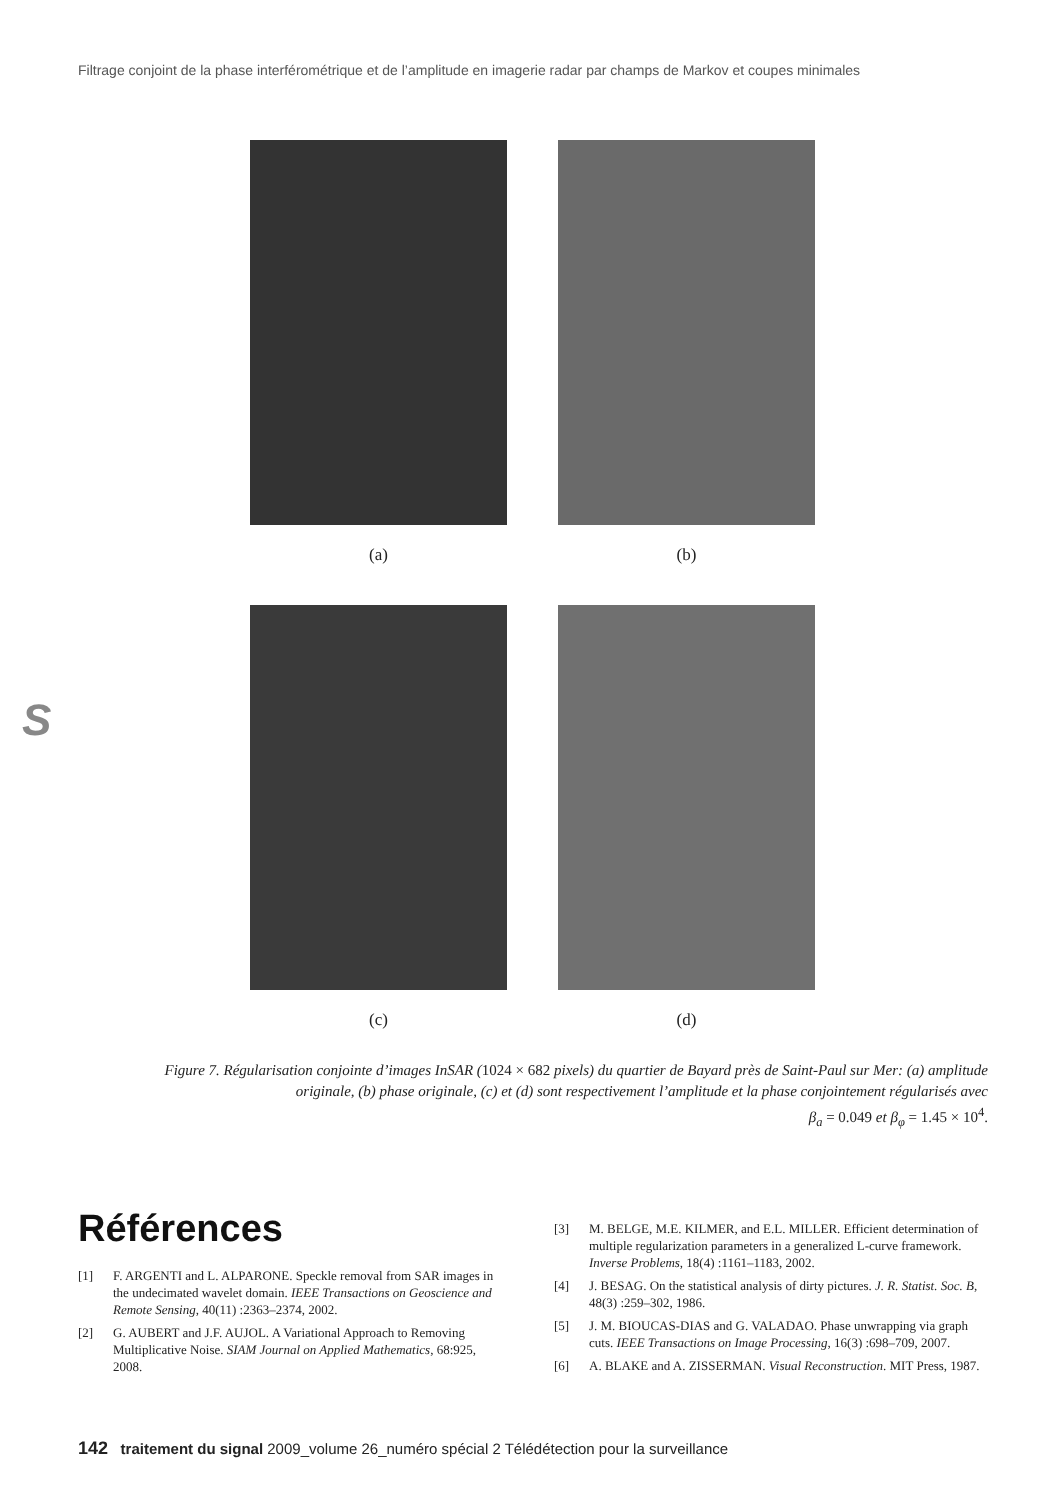Filtrage conjoint de la phase interférométrique et de l’amplitude en imagerie radar par champs de Markov et coupes minimales
(a) (b)
(c) (d)
S
Figure 7. Régularisation conjointe d’images InSAR (1024 × 682 pixels) du quartier de Bayard près de Saint-Paul sur Mer: (a) amplitude originale, (b) phase originale, (c) et (d) sont respectivement l’amplitude et la phase conjointement régularisés avec
β<sub>a</sub> = 0.049 et β<sub>φ</sub> = 1.45 × 10<sup>4</sup>.
Références
[1] F. ARGENTI and L. ALPARONE. Speckle removal from SAR images in the undecimated wavelet domain. IEEE Transactions on Geoscience and Remote Sensing, 40(11) :2363–2374, 2002.
[2] G. AUBERT and J.F. AUJOL. A Variational Approach to Removing Multiplicative Noise. SIAM Journal on Applied Mathematics, 68:925, 2008.
[3] M. BELGE, M.E. KILMER, and E.L. MILLER. Efficient determination of multiple regularization parameters in a generalized L-curve framework. Inverse Problems, 18(4) :1161–1183, 2002.
[4] J. BESAG. On the statistical analysis of dirty pictures. J. R. Statist. Soc. B, 48(3) :259–302, 1986.
[5] J. M. BIOUCAS-DIAS and G. VALADAO. Phase unwrapping via graph cuts. IEEE Transactions on Image Processing, 16(3) :698–709, 2007.
[6] A. BLAKE and A. ZISSERMAN. Visual Reconstruction. MIT Press, 1987.
142 traitement du signal 2009_volume 26_numéro spécial 2 Télédétection pour la surveillance